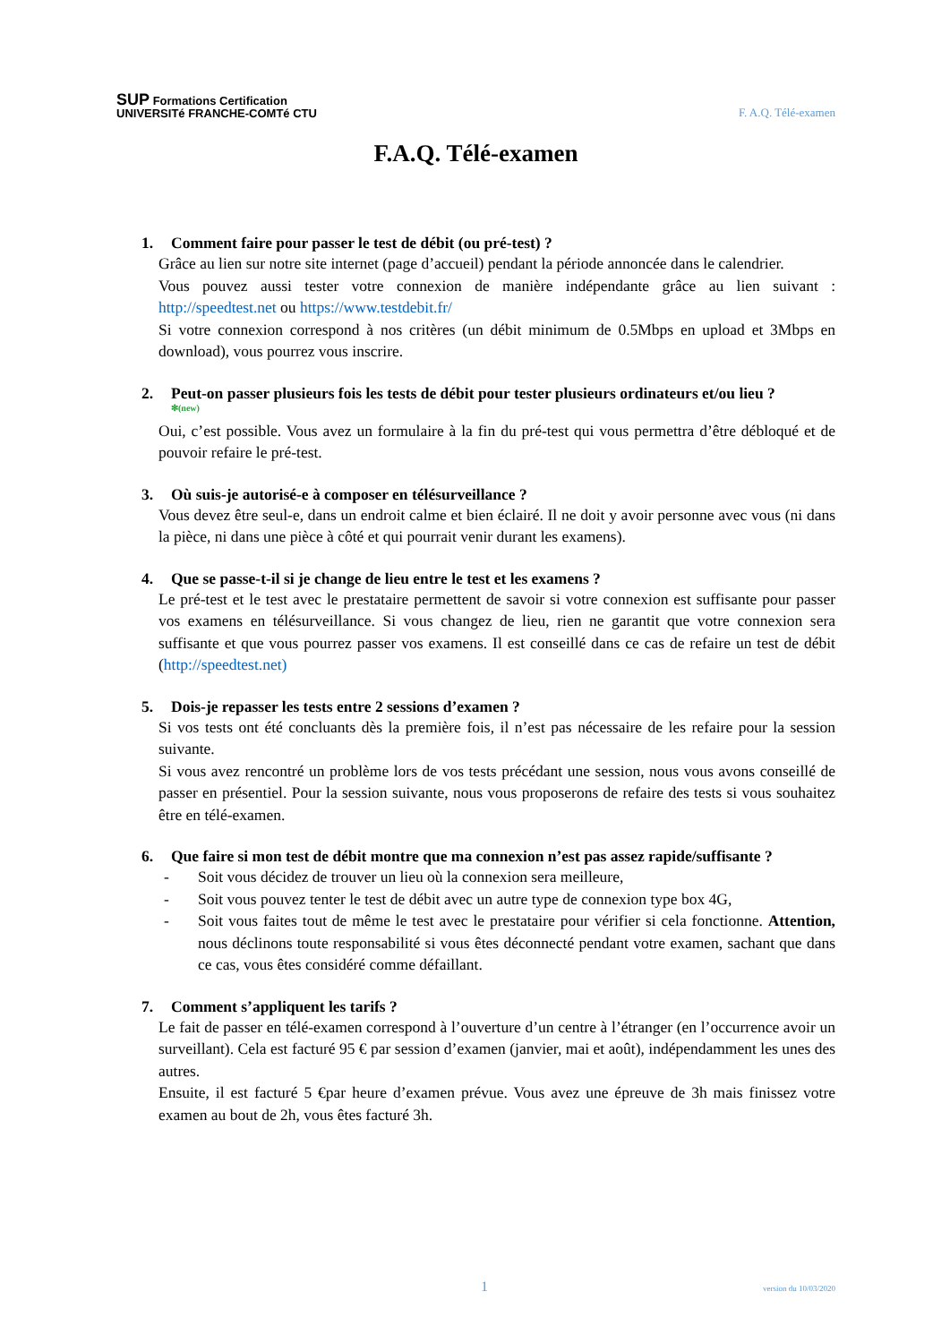SUP Formations Certification
UNIVERSITé FRANCHE-COMTé CTU
F. A.Q. Télé-examen
F.A.Q. Télé-examen
1. Comment faire pour passer le test de débit (ou pré-test) ?
Grâce au lien sur notre site internet (page d’accueil) pendant la période annoncée dans le calendrier.
Vous pouvez aussi tester votre connexion de manière indépendante grâce au lien suivant : http://speedtest.net ou https://www.testdebit.fr/
Si votre connexion correspond à nos critères (un débit minimum de 0.5Mbps en upload et 3Mbps en download), vous pourrez vous inscrire.
2. Peut-on passer plusieurs fois les tests de débit pour tester plusieurs ordinateurs et/ou lieu ?
✻(new)
Oui, c’est possible. Vous avez un formulaire à la fin du pré-test qui vous permettra d’être débloqué et de pouvoir refaire le pré-test.
3. Où suis-je autorisé-e à composer en télésurveillance ?
Vous devez être seul-e, dans un endroit calme et bien éclairé. Il ne doit y avoir personne avec vous (ni dans la pièce, ni dans une pièce à côté et qui pourrait venir durant les examens).
4. Que se passe-t-il si je change de lieu entre le test et les examens ?
Le pré-test et le test avec le prestataire permettent de savoir si votre connexion est suffisante pour passer vos examens en télésurveillance. Si vous changez de lieu, rien ne garantit que votre connexion sera suffisante et que vous pourrez passer vos examens. Il est conseillé dans ce cas de refaire un test de débit (http://speedtest.net)
5. Dois-je repasser les tests entre 2 sessions d’examen ?
Si vos tests ont été concluants dès la première fois, il n’est pas nécessaire de les refaire pour la session suivante.
Si vous avez rencontré un problème lors de vos tests précédant une session, nous vous avons conseillé de passer en présentiel. Pour la session suivante, nous vous proposerons de refaire des tests si vous souhaitez être en télé-examen.
6. Que faire si mon test de débit montre que ma connexion n’est pas assez rapide/suffisante ?
- Soit vous décidez de trouver un lieu où la connexion sera meilleure,
- Soit vous pouvez tenter le test de débit avec un autre type de connexion type box 4G,
- Soit vous faites tout de même le test avec le prestataire pour vérifier si cela fonctionne. Attention, nous déclinons toute responsabilité si vous êtes déconnecté pendant votre examen, sachant que dans ce cas, vous êtes considéré comme défaillant.
7. Comment s’appliquent les tarifs ?
Le fait de passer en télé-examen correspond à l’ouverture d’un centre à l’étranger (en l’occurrence avoir un surveillant). Cela est facturé 95 € par session d’examen (janvier, mai et août), indépendamment les unes des autres.
Ensuite, il est facturé 5 €par heure d’examen prévue. Vous avez une épreuve de 3h mais finissez votre examen au bout de 2h, vous êtes facturé 3h.
1 version du 10/03/2020